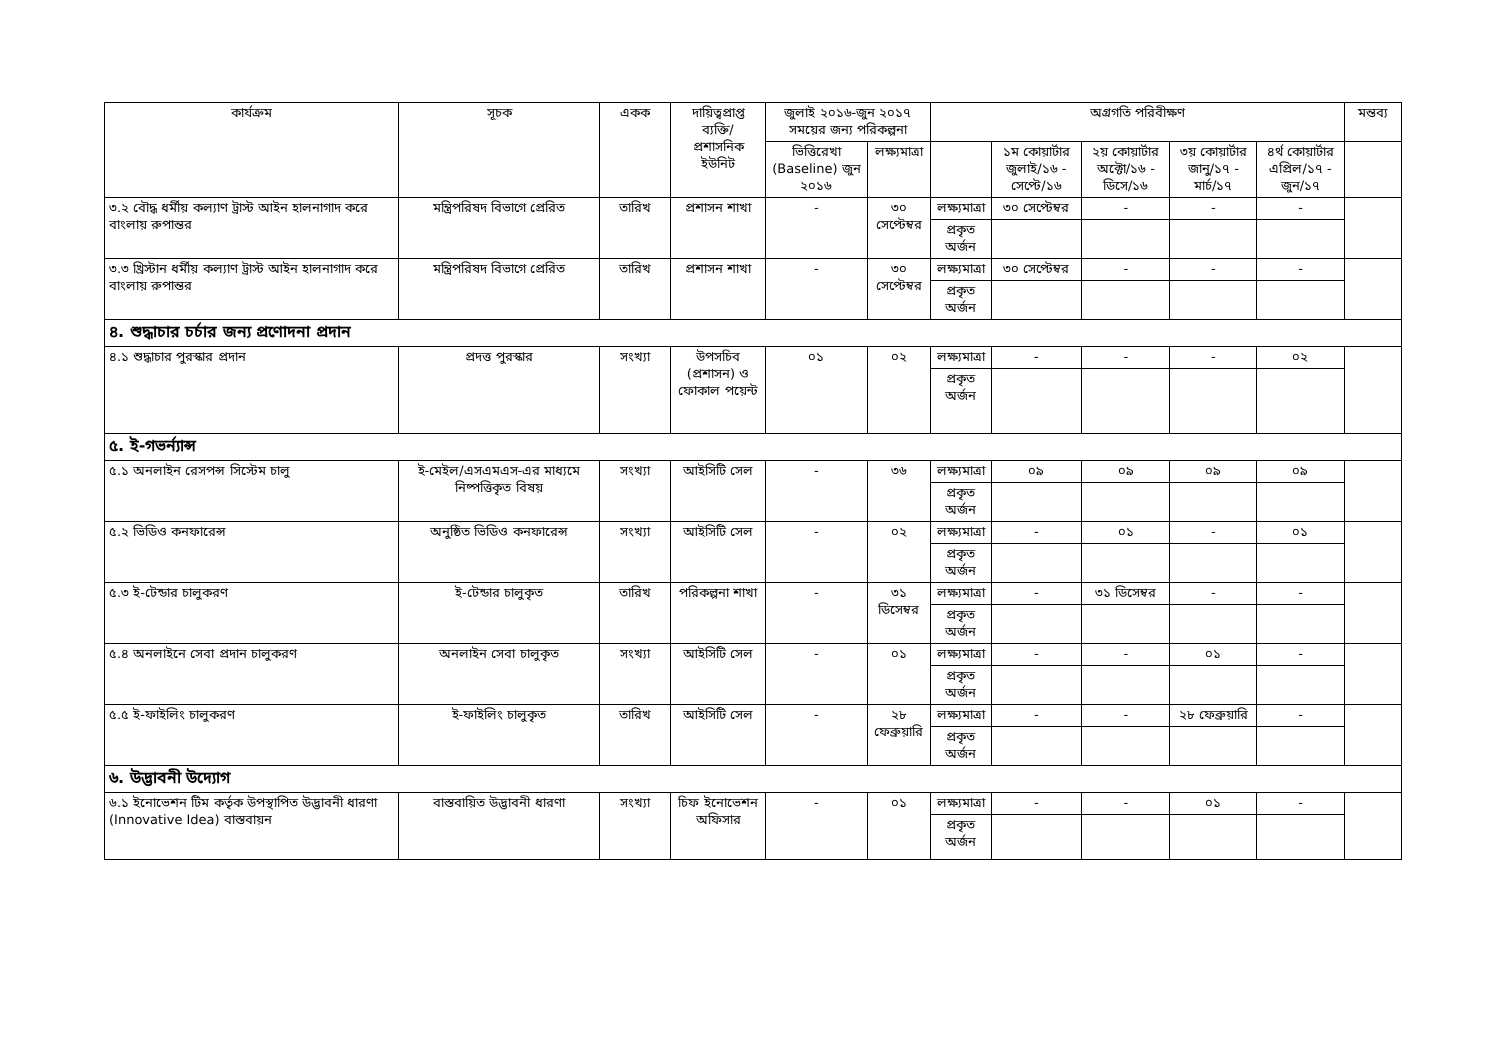| কার্যক্রম | সূচক | একক | দায়িত্বপ্রাপ্ত ব্যক্তি/ প্রশাসনিক ইউনিট | জুলাই ২০১৬-জুন ২০১৭ সময়ের জন্য পরিকল্পনা | | অগ্রগতি পরিবীক্ষণ | | | | | মন্তব্য |
| --- | --- | --- | --- | --- | --- | --- | --- | --- | --- | --- | --- |
| | | | | ভিত্তিরেখা (Baseline) জুন ২০১৬ | লক্ষ্যমাত্রা | | ১ম কোয়ার্টার জুলাই/১৬ - সেপ্টে/১৬ | ২য় কোয়ার্টার অক্টো/১৬ - ডিসে/১৬ | ৩য় কোয়ার্টার জানু/১৭ - মার্চ/১৭ | ৪র্থ কোয়ার্টার এপ্রিল/১৭ - জুন/১৭ | |
| ৩.২ বৌদ্ধ ধর্মীয় কল্যাণ ট্রাস্ট আইন হালনাগাদ করে বাংলায় রুপান্তর | মন্ত্রিপরিষদ বিভাগে প্রেরিত | তারিখ | প্রশাসন শাখা | - | ৩০ সেপ্টেম্বর | লক্ষ্যমাত্রা | ৩০ সেপ্টেম্বর | - | - | - | |
| | | | | | | প্রকৃত অর্জন | | | | | |
| ৩.৩ খ্রিস্টান ধর্মীয় কল্যাণ ট্রাস্ট আইন হালনাগাদ করে বাংলায় রুপান্তর | মন্ত্রিপরিষদ বিভাগে প্রেরিত | তারিখ | প্রশাসন শাখা | - | ৩০ সেপ্টেম্বর | লক্ষ্যমাত্রা | ৩০ সেপ্টেম্বর | - | - | - | |
| | | | | | | প্রকৃত অর্জন | | | | | |
| ৪. শুদ্ধাচার চর্চার জন্য প্রণোদনা প্রদান | | | | | | | | | | | |
| ৪.১ শুদ্ধাচার পুরস্কার প্রদান | প্রদত্ত পুরস্কার | সংখ্যা | উপসচিব (প্রশাসন) ও ফোকাল পয়েন্ট | ০১ | ০২ | লক্ষ্যমাত্রা | - | - | - | ০২ | |
| | | | | | | প্রকৃত অর্জন | | | | | |
| ৫. ই-গভর্ন্যান্স | | | | | | | | | | | |
| ৫.১ অনলাইন রেসপন্স সিস্টেম চালু | ই-মেইল/এসএমএস-এর মাধ্যমে নিষ্পত্তিকৃত বিষয় | সংখ্যা | আইসিটি সেল | - | ৩৬ | লক্ষ্যমাত্রা | ০৯ | ০৯ | ০৯ | ০৯ | |
| | | | | | | প্রকৃত অর্জন | | | | | |
| ৫.২ ভিডিও কনফারেন্স | অনুষ্ঠিত ভিডিও কনফারেন্স | সংখ্যা | আইসিটি সেল | - | ০২ | লক্ষ্যমাত্রা | - | ০১ | - | ০১ | |
| | | | | | | প্রকৃত অর্জন | | | | | |
| ৫.৩ ই-টেন্ডার চালুকরণ | ই-টেন্ডার চালুকৃত | তারিখ | পরিকল্পনা শাখা | - | ৩১ ডিসেম্বর | লক্ষ্যমাত্রা | - | ৩১ ডিসেম্বর | - | - | |
| | | | | | | প্রকৃত অর্জন | | | | | |
| ৫.৪ অনলাইনে সেবা প্রদান চালুকরণ | অনলাইন সেবা চালুকৃত | সংখ্যা | আইসিটি সেল | - | ০১ | লক্ষ্যমাত্রা | - | - | ০১ | - | |
| | | | | | | প্রকৃত অর্জন | | | | | |
| ৫.৫ ই-ফাইলিং চালুকরণ | ই-ফাইলিং চালুকৃত | তারিখ | আইসিটি সেল | - | ২৮ ফেব্রুয়ারি | লক্ষ্যমাত্রা | - | - | ২৮ ফেব্রুয়ারি | - | |
| | | | | | | প্রকৃত অর্জন | | | | | |
| ৬. উদ্ভাবনী উদ্যোগ | | | | | | | | | | | |
| ৬.১ ইনোভেশন টিম কর্তৃক উপস্থাপিত উদ্ভাবনী ধারণা (Innovative Idea) বাস্তবায়ন | বাস্তবায়িত উদ্ভাবনী ধারণা | সংখ্যা | চিফ ইনোভেশন অফিসার | - | ০১ | লক্ষ্যমাত্রা | - | - | ০১ | - | |
| | | | | | | প্রকৃত অর্জন | | | | | |